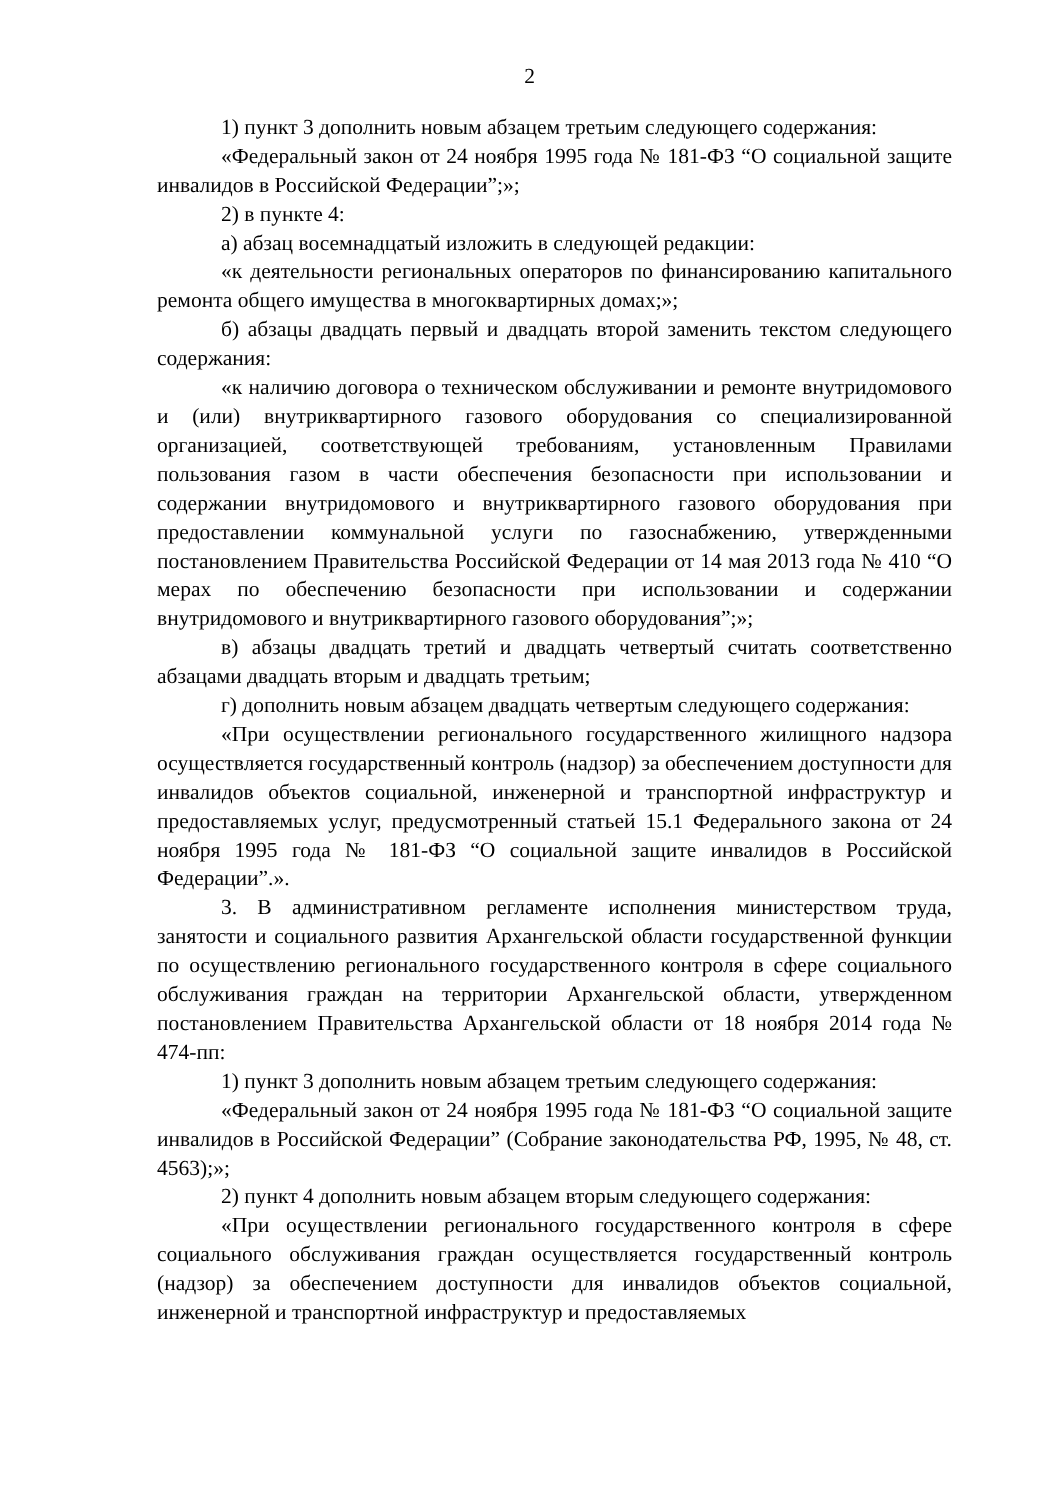2
1) пункт 3 дополнить новым абзацем третьим следующего содержания:
«Федеральный закон от 24 ноября 1995 года № 181-ФЗ “О социальной защите инвалидов в Российской Федерации”;»;
2) в пункте 4:
а) абзац восемнадцатый изложить в следующей редакции:
«к деятельности региональных операторов по финансированию капитального ремонта общего имущества в многоквартирных домах;»;
б) абзацы двадцать первый и двадцать второй заменить текстом следующего содержания:
«к наличию договора о техническом обслуживании и ремонте внутридомового и (или) внутриквартирного газового оборудования со специализированной организацией, соответствующей требованиям, установленным Правилами пользования газом в части обеспечения безопасности при использовании и содержании внутридомового и внутриквартирного газового оборудования при предоставлении коммунальной услуги по газоснабжению, утвержденными постановлением Правительства Российской Федерации от 14 мая 2013 года № 410 “О мерах по обеспечению безопасности при использовании и содержании внутридомового и внутриквартирного газового оборудования”;»;
в) абзацы двадцать третий и двадцать четвертый считать соответственно абзацами двадцать вторым и двадцать третьим;
г) дополнить новым абзацем двадцать четвертым следующего содержания:
«При осуществлении регионального государственного жилищного надзора осуществляется государственный контроль (надзор) за обеспечением доступности для инвалидов объектов социальной, инженерной и транспортной инфраструктур и предоставляемых услуг, предусмотренный статьей 15.1 Федерального закона от 24 ноября 1995 года № 181-ФЗ “О социальной защите инвалидов в Российской Федерации”.».
3. В административном регламенте исполнения министерством труда, занятости и социального развития Архангельской области государственной функции по осуществлению регионального государственного контроля в сфере социального обслуживания граждан на территории Архангельской области, утвержденном постановлением Правительства Архангельской области от 18 ноября 2014 года № 474-пп:
1) пункт 3 дополнить новым абзацем третьим следующего содержания:
«Федеральный закон от 24 ноября 1995 года № 181-ФЗ “О социальной защите инвалидов в Российской Федерации” (Собрание законодательства РФ, 1995, № 48, ст. 4563);»;
2) пункт 4 дополнить новым абзацем вторым следующего содержания:
«При осуществлении регионального государственного контроля в сфере социального обслуживания граждан осуществляется государственный контроль (надзор) за обеспечением доступности для инвалидов объектов социальной, инженерной и транспортной инфраструктур и предоставляемых